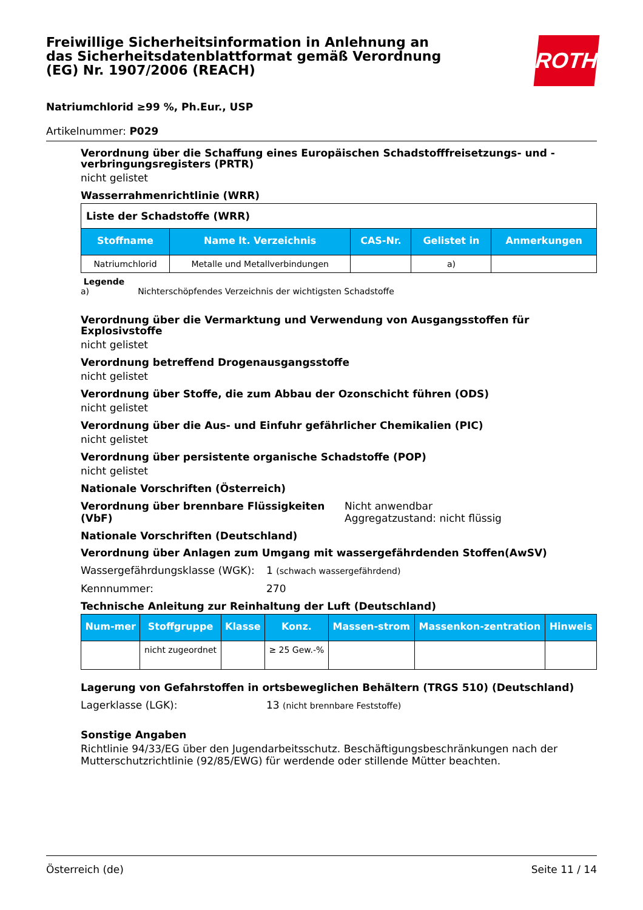Freiwillige Sicherheitsinformation in Anlehnung an das Sicherheitsdatenblattformat gemäß Verordnung (EG) Nr. 1907/2006 (REACH)
ROTH
Natriumchlorid ≥99 %, Ph.Eur., USP
Artikelnummer: P029
Verordnung über die Schaffung eines Europäischen Schadstofffreisetzungs- und -verbringungsregisters (PRTR)
nicht gelistet
Wasserrahmenrichtlinie (WRR)
| Liste der Schadstoffe (WRR) | | | | |
| Stoffname | Name lt. Verzeichnis | CAS-Nr. | Gelistet in | Anmerkungen |
| Natriumchlorid | Metalle und Metallverbindungen | | a) | |
Legende
a) Nichterschöpfendes Verzeichnis der wichtigsten Schadstoffe
Verordnung über die Vermarktung und Verwendung von Ausgangsstoffen für Explosivstoffe
nicht gelistet
Verordnung betreffend Drogenausgangsstoffe
nicht gelistet
Verordnung über Stoffe, die zum Abbau der Ozonschicht führen (ODS)
nicht gelistet
Verordnung über die Aus- und Einfuhr gefährlicher Chemikalien (PIC)
nicht gelistet
Verordnung über persistente organische Schadstoffe (POP)
nicht gelistet
Nationale Vorschriften (Österreich)
Verordnung über brennbare Flüssigkeiten (VbF) Nicht anwendbar
Aggregatzustand: nicht flüssig
Nationale Vorschriften (Deutschland)
Verordnung über Anlagen zum Umgang mit wassergefährdenden Stoffen(AwSV)
Wassergefährdungsklasse (WGK): 1 (schwach wassergefährdend)
Kennnummer: 270
Technische Anleitung zur Reinhaltung der Luft (Deutschland)
| Num-mer | Stoffgruppe | Klasse | Konz. | Massen-strom | Massenkon-zentration | Hinweis |
| --- | --- | --- | --- | --- | --- | --- |
| | nicht zugeordnet | | ≥ 25 Gew.-% | | | |
Lagerung von Gefahrstoffen in ortsbeweglichen Behältern (TRGS 510) (Deutschland)
Lagerklasse (LGK): 13 (nicht brennbare Feststoffe)
Sonstige Angaben
Richtlinie 94/33/EG über den Jugendarbeitsschutz. Beschäftigungsbeschränkungen nach der Mutterschutzrichtlinie (92/85/EWG) für werdende oder stillende Mütter beachten.
Österreich (de) Seite 11 / 14